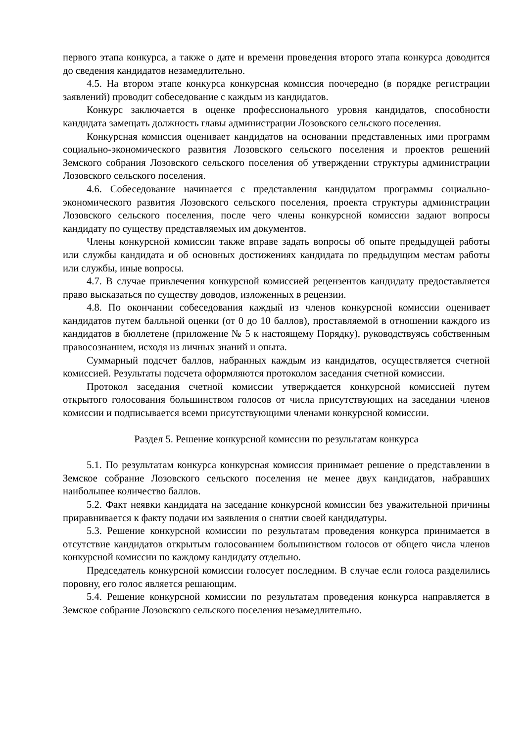первого этапа конкурса, а также о дате и времени проведения второго этапа конкурса доводится до сведения кандидатов незамедлительно.
4.5. На втором этапе конкурса конкурсная комиссия поочередно (в порядке регистрации заявлений) проводит собеседование с каждым из кандидатов.
Конкурс заключается в оценке профессионального уровня кандидатов, способности кандидата замещать должность главы администрации Лозовского сельского поселения.
Конкурсная комиссия оценивает кандидатов на основании представленных ими программ социально-экономического развития Лозовского сельского поселения и проектов решений Земского собрания Лозовского сельского поселения об утверждении структуры администрации Лозовского сельского поселения.
4.6. Собеседование начинается с представления кандидатом программы социально-экономического развития Лозовского сельского поселения, проекта структуры администрации Лозовского сельского поселения, после чего члены конкурсной комиссии задают вопросы кандидату по существу представляемых им документов.
Члены конкурсной комиссии также вправе задать вопросы об опыте предыдущей работы или службы кандидата и об основных достижениях кандидата по предыдущим местам работы или службы, иные вопросы.
4.7. В случае привлечения конкурсной комиссией рецензентов кандидату предоставляется право высказаться по существу доводов, изложенных в рецензии.
4.8. По окончании собеседования каждый из членов конкурсной комиссии оценивает кандидатов путем балльной оценки (от 0 до 10 баллов), проставляемой в отношении каждого из кандидатов в бюллетене (приложение № 5 к настоящему Порядку), руководствуясь собственным правосознанием, исходя из личных знаний и опыта.
Суммарный подсчет баллов, набранных каждым из кандидатов, осуществляется счетной комиссией. Результаты подсчета оформляются протоколом заседания счетной комиссии.
Протокол заседания счетной комиссии утверждается конкурсной комиссией путем открытого голосования большинством голосов от числа присутствующих на заседании членов комиссии и подписывается всеми присутствующими членами конкурсной комиссии.
Раздел 5. Решение конкурсной комиссии по результатам конкурса
5.1. По результатам конкурса конкурсная комиссия принимает решение о представлении в Земское собрание Лозовского сельского поселения не менее двух кандидатов, набравших наибольшее количество баллов.
5.2. Факт неявки кандидата на заседание конкурсной комиссии без уважительной причины приравнивается к факту подачи им заявления о снятии своей кандидатуры.
5.3. Решение конкурсной комиссии по результатам проведения конкурса принимается в отсутствие кандидатов открытым голосованием большинством голосов от общего числа членов конкурсной комиссии по каждому кандидату отдельно.
Председатель конкурсной комиссии голосует последним. В случае если голоса разделились поровну, его голос является решающим.
5.4. Решение конкурсной комиссии по результатам проведения конкурса направляется в Земское собрание Лозовского сельского поселения незамедлительно.